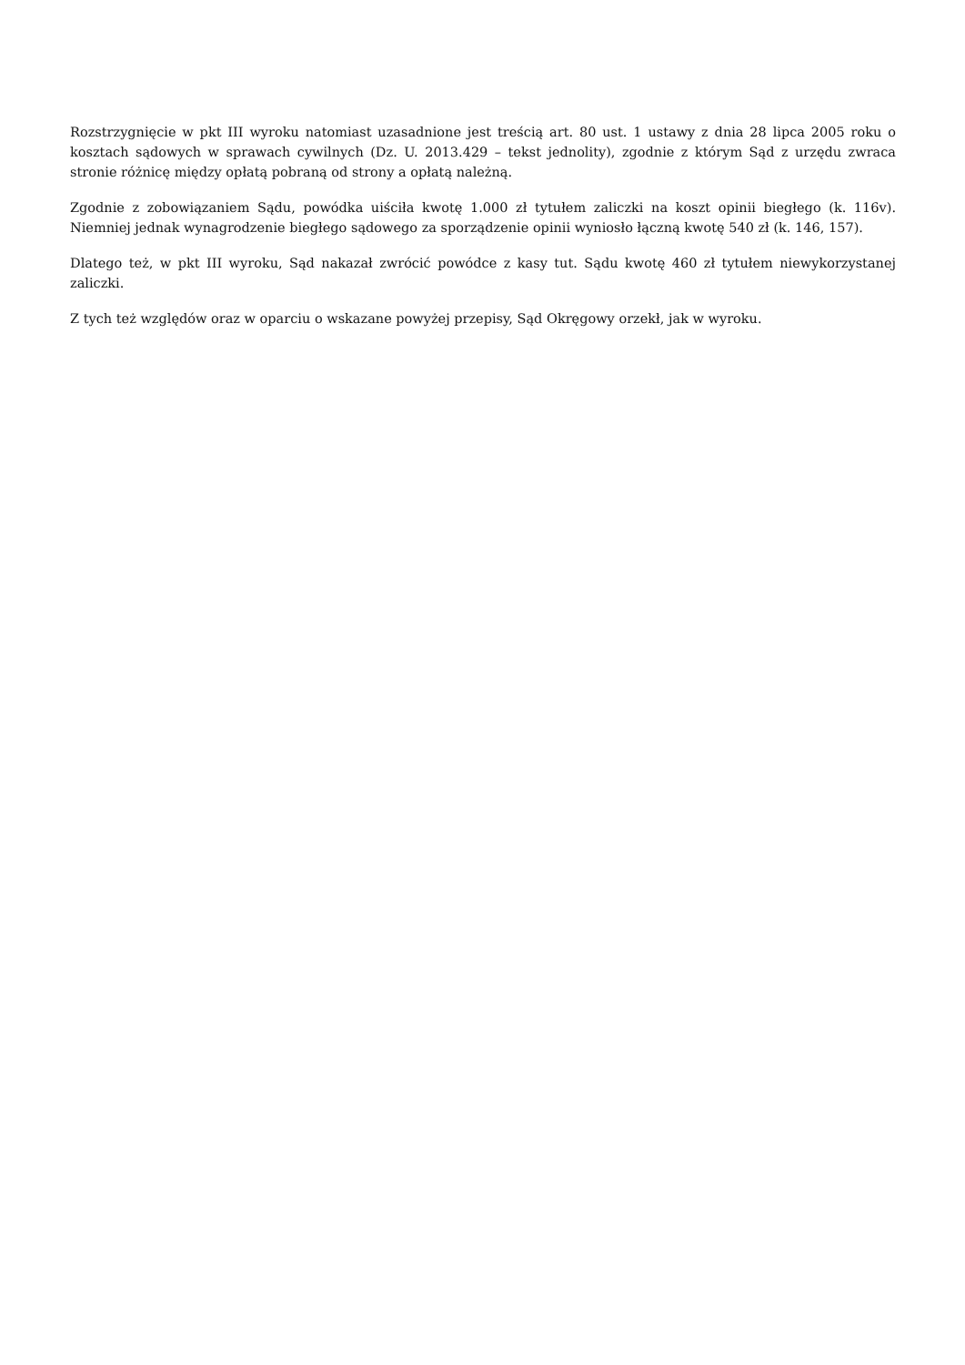Rozstrzygnięcie w pkt III wyroku natomiast uzasadnione jest treścią art. 80 ust. 1 ustawy z dnia 28 lipca 2005 roku o kosztach sądowych w sprawach cywilnych (Dz. U. 2013.429 – tekst jednolity), zgodnie z którym Sąd z urzędu zwraca stronie różnicę między opłatą pobraną od strony a opłatą należną.
Zgodnie z zobowiązaniem Sądu, powódka uiściła kwotę 1.000 zł tytułem zaliczki na koszt opinii biegłego (k. 116v). Niemniej jednak wynagrodzenie biegłego sądowego za sporządzenie opinii wyniosło łączną kwotę 540 zł (k. 146, 157).
Dlatego też, w pkt III wyroku, Sąd nakazał zwrócić powódce z kasy tut. Sądu kwotę 460 zł tytułem niewykorzystanej zaliczki.
Z tych też względów oraz w oparciu o wskazane powyżej przepisy, Sąd Okręgowy orzekł, jak w wyroku.